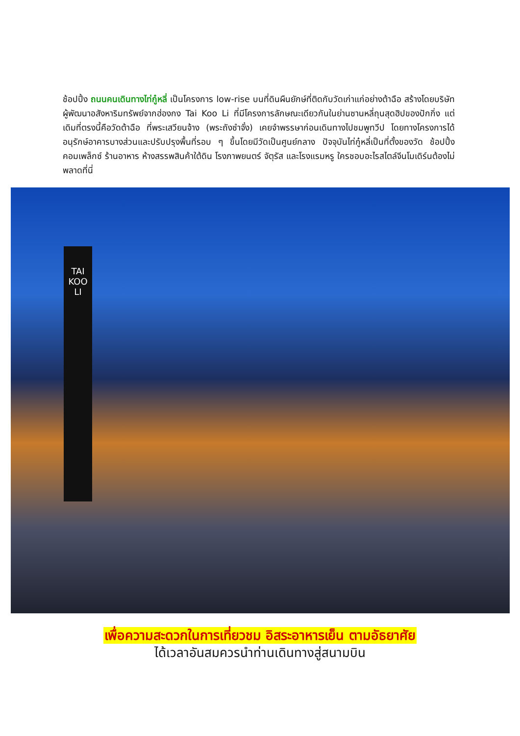ช้อปปิ้ง ถนนคนเดินทางไท่กู๋หลี่ เป็นโครงการ low-rise บนที่ดินผืนยักษ์ที่ติดกับวัดเก่าแก่อย่างต้าฉือ สร้างโดยบริษัทผู้พัฒนาอสังหาริมทรัพย์จากฮ่องกง Tai Koo Li ที่มีโครงการลักษณะเดียวกันในย่านซานหลี่ถุนสุดฮิปของปักกิ่ง แต่เดิมที่ตรงนี้คือวัดต้าฉือ ที่พระเสวียนจ้าง (พระถังซำจั๋ง) เคยจำพรรษาก่อนเดินทางไปชมพูทวีป โดยทางโครงการได้อนุรักษ์อาคารบางส่วนและปรับปรุงพื้นที่รอบ ๆ ขึ้นโดยมีวัดเป็นศูนย์กลาง ปัจจุบันไท่กู๋หลี่เป็นที่ตั้งของวัด ช้อปปิ้งคอมเพล็กซ์ ร้านอาหาร ห้างสรรพสินค้าใต้ดิน โรงภาพยนตร์ จัตุรัส และโรงแรมหรู ใครชอบอะไรสไตล์จีนโมเดิร์นต้องไม่พลาดที่นี่
TAI
KOO
LI
เพื่อความสะดวกในการเที่ยวชม อิสระอาหารเย็น ตามอัธยาศัย
ได้เวลาอันสมควรนำท่านเดินทางสู่สนามบิน